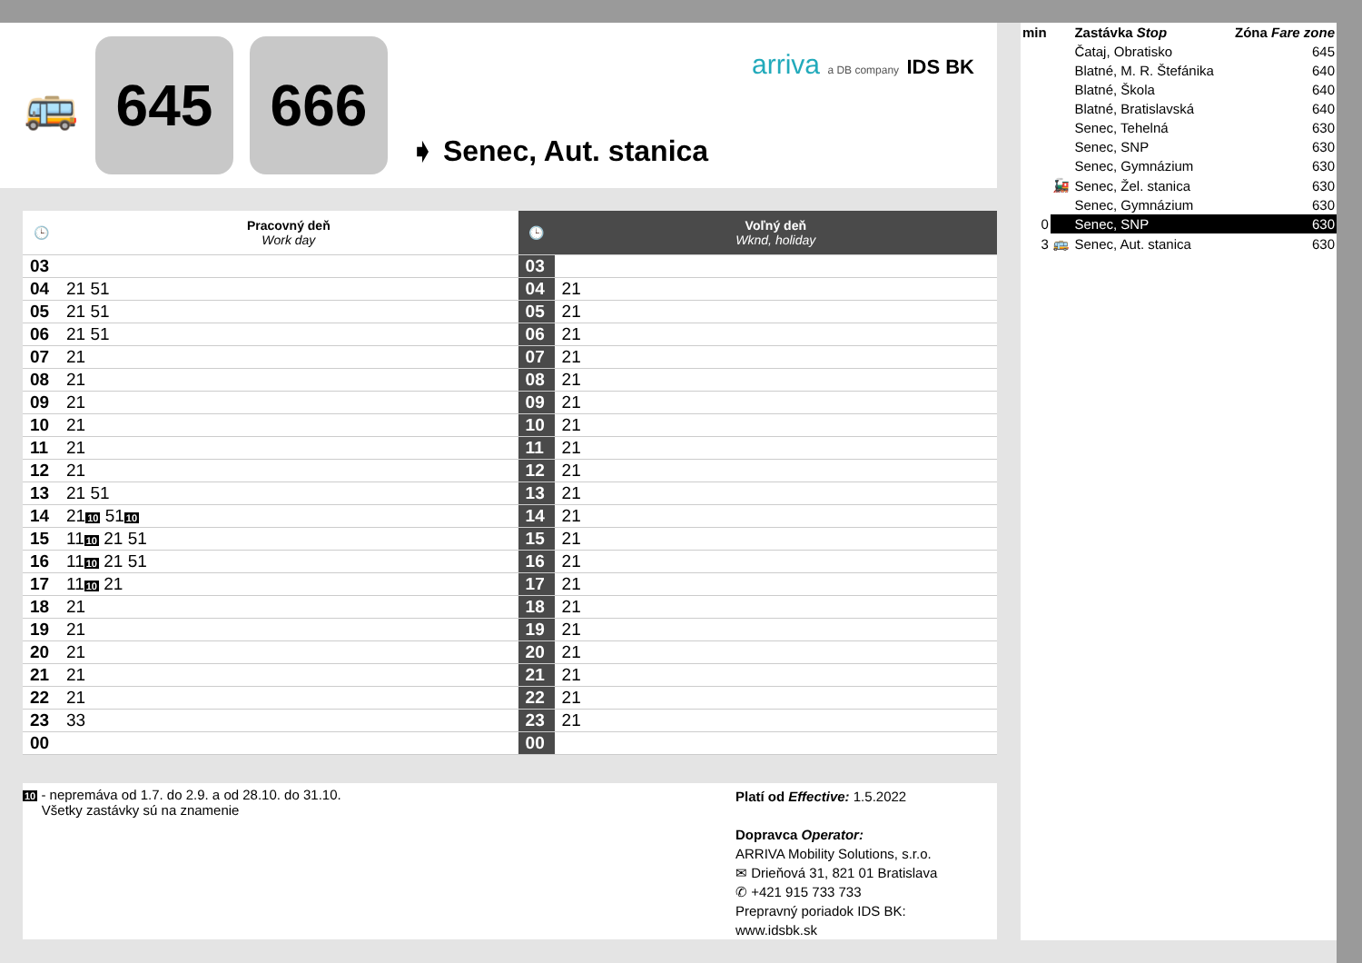🚌
645 666
➧ Senec, Aut. stanica
arriva a DB company IDS BK
| 🕒 | Pracovný deň Work day | 🕒 | Voľný deň Wknd, holiday |
| --- | --- | --- | --- |
| 03 | | 03 | |
| 04 | 21 51 | 04 | 21 |
| 05 | 21 51 | 05 | 21 |
| 06 | 21 51 | 06 | 21 |
| 07 | 21 | 07 | 21 |
| 08 | 21 | 08 | 21 |
| 09 | 21 | 09 | 21 |
| 10 | 21 | 10 | 21 |
| 11 | 21 | 11 | 21 |
| 12 | 21 | 12 | 21 |
| 13 | 21 51 | 13 | 21 |
| 14 | 21 10 51 10 | 14 | 21 |
| 15 | 11 10 21 51 | 15 | 21 |
| 16 | 11 10 21 51 | 16 | 21 |
| 17 | 11 10 21 | 17 | 21 |
| 18 | 21 | 18 | 21 |
| 19 | 21 | 19 | 21 |
| 20 | 21 | 20 | 21 |
| 21 | 21 | 21 | 21 |
| 22 | 21 | 22 | 21 |
| 23 | 33 | 23 | 21 |
| 00 | | 00 | |
10 - nepremáva od 1.7. do 2.9. a od 28.10. do 31.10.
Všetky zastávky sú na znamenie
Platí od Effective: 1.5.2022
Dopravca Operator:
ARRIVA Mobility Solutions, s.r.o.
✉ Drieňová 31, 821 01 Bratislava
✆ +421 915 733 733
Prepravný poriadok IDS BK:
www.idsbk.sk
| min | | Zastávka Stop | Zóna Fare zone |
| | | Čataj, Obratisko | 645 |
| | | Blatné, M. R. Štefánika | 640 |
| | | Blatné, Škola | 640 |
| | | Blatné, Bratislavská | 640 |
| | | Senec, Tehelná | 630 |
| | | Senec, SNP | 630 |
| | | Senec, Gymnázium | 630 |
| | 🚂 | Senec, Žel. stanica | 630 |
| | | Senec, Gymnázium | 630 |
| 0 | | Senec, SNP | 630 |
| 3 | 🚌 | Senec, Aut. stanica | 630 |